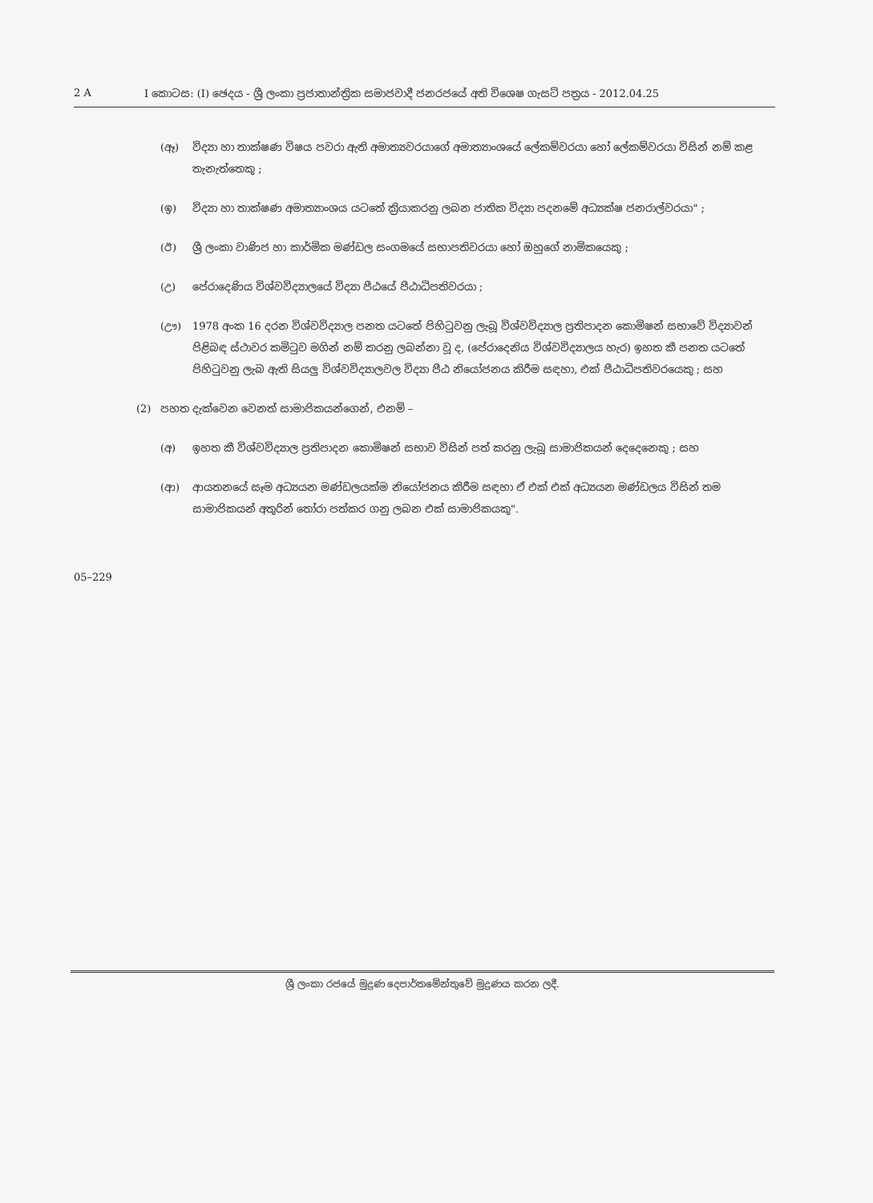2 A I කොටස: (I) ඡෙදය - ශ්‍රී ලංකා ප්‍රජාතාන්ත්‍රික සමාජවාදී ජනරජයේ අති විශෙෂ ගැසට් පත්‍රය - 2012.04.25
(ඈ) විද්‍යා හා තාක්ෂණ විෂය පවරා ඇති අමාත්‍යවරයාගේ අමාත්‍යාංශයේ ලේකම්වරයා හෝ ලේකම්වරයා විසින් නම් කළ තැනැත්තෙකු ;
(ඉ) විද්‍යා හා තාක්ෂණ අමාත්‍යාංශය යටතේ ක්‍රියාකරනු ලබන ජාතික විද්‍යා පදනමේ අධ්‍යක්ෂ ජනරාල්වරයා" ;
(ඊ) ශ්‍රී ලංකා වාණිජ හා කාර්මික මණ්ඩල සංගමයේ සභාපතිවරයා හෝ ඔහුගේ නාමිකයෙකු ;
(උ) පේරාදෙණිය විශ්වවිද්‍යාලයේ විද්‍යා පීඨයේ පීඨාධිපතිවරයා ;
(ඌ) 1978 අංක 16 දරන විශ්වවිද්‍යාල පනත යටතේ පිහිටුවනු ලැබූ විශ්වවිද්‍යාල ප්‍රතිපාදන කොමිෂන් සභාවේ විද්‍යාවන් පිළිබඳ ස්ථාවර කමිටුව මගින් නම් කරනු ලබන්නා වූ ද, (පේරාදෙනිය විශ්වවිද්‍යාලය හැර) ඉහත කී පනත යටතේ පිහිටුවනු ලැබ ඇති සියලු විශ්වවිද්‍යාලවල විද්‍යා පීඨ නියෝජනය කිරීම සඳහා, එක් පීඨාධිපතිවරයෙකු ; සහ
(2) පහත දැක්වෙන වෙනත් සාමාජිකයන්ගෙන්, එනම් –
(අ) ඉහත කී විශ්වවිද්‍යාල ප්‍රතිපාදන කොමිෂන් සභාව විසින් පත් කරනු ලැබූ සාමාජිකයන් දෙදෙනෙකු ; සහ
(ආ) ආයතනයේ සෑම අධ්‍යයන මණ්ඩලයක්ම නියෝජනය කිරීම සඳහා ඒ එක් එක් අධ්‍යයන මණ්ඩලය විසින් තම සාමාජිකයන් අතුරින් තෝරා පත්කර ගනු ලබන එක් සාමාජිකයකු".
05–229
ශ්‍රී ලංකා රජයේ මුද්‍රණ දෙපාර්තමේන්තුවේ මුද්‍රණය කරන ලදී.